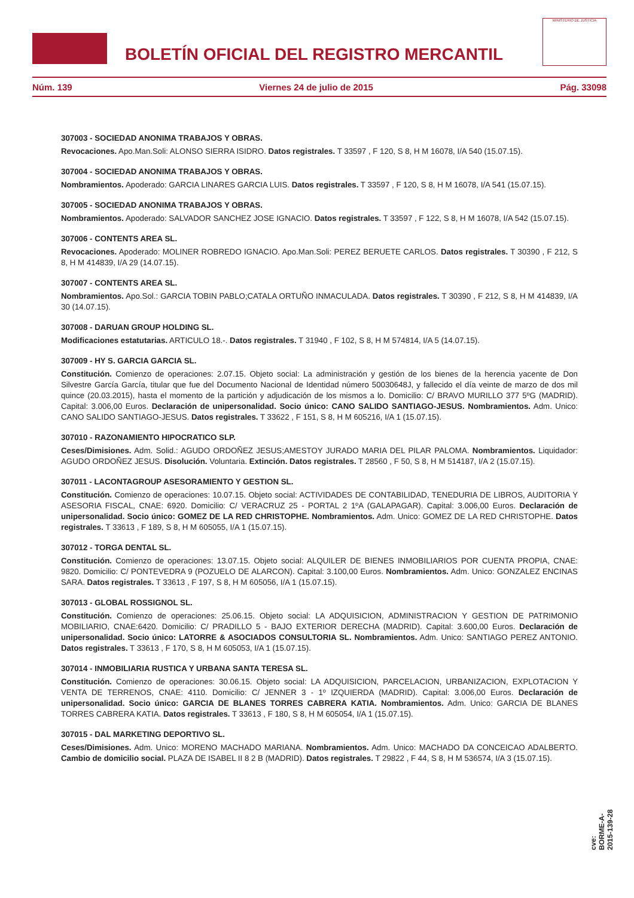BOLETÍN OFICIAL DEL REGISTRO MERCANTIL
MINISTERIO DE JUSTICIA
Núm. 139 Viernes 24 de julio de 2015 Pág. 33098
307003 - SOCIEDAD ANONIMA TRABAJOS Y OBRAS.
Revocaciones. Apo.Man.Soli: ALONSO SIERRA ISIDRO. Datos registrales. T 33597 , F 120, S 8, H M 16078, I/A 540 (15.07.15).
307004 - SOCIEDAD ANONIMA TRABAJOS Y OBRAS.
Nombramientos. Apoderado: GARCIA LINARES GARCIA LUIS. Datos registrales. T 33597 , F 120, S 8, H M 16078, I/A 541 (15.07.15).
307005 - SOCIEDAD ANONIMA TRABAJOS Y OBRAS.
Nombramientos. Apoderado: SALVADOR SANCHEZ JOSE IGNACIO. Datos registrales. T 33597 , F 122, S 8, H M 16078, I/A 542 (15.07.15).
307006 - CONTENTS AREA SL.
Revocaciones. Apoderado: MOLINER ROBREDO IGNACIO. Apo.Man.Soli: PEREZ BERUETE CARLOS. Datos registrales. T 30390 , F 212, S 8, H M 414839, I/A 29 (14.07.15).
307007 - CONTENTS AREA SL.
Nombramientos. Apo.Sol.: GARCIA TOBIN PABLO;CATALA ORTUÑO INMACULADA. Datos registrales. T 30390 , F 212, S 8, H M 414839, I/A 30 (14.07.15).
307008 - DARUAN GROUP HOLDING SL.
Modificaciones estatutarias. ARTICULO 18.-. Datos registrales. T 31940 , F 102, S 8, H M 574814, I/A 5 (14.07.15).
307009 - HY S. GARCIA GARCIA SL.
Constitución. Comienzo de operaciones: 2.07.15. Objeto social: La administración y gestión de los bienes de la herencia yacente de Don Silvestre García García, titular que fue del Documento Nacional de Identidad número 50030648J, y fallecido el día veinte de marzo de dos mil quince (20.03.2015), hasta el momento de la partición y adjudicación de los mismos a lo. Domicilio: C/ BRAVO MURILLO 377 5ºG (MADRID). Capital: 3.006,00 Euros. Declaración de unipersonalidad. Socio único: CANO SALIDO SANTIAGO-JESUS. Nombramientos. Adm. Unico: CANO SALIDO SANTIAGO-JESUS. Datos registrales. T 33622 , F 151, S 8, H M 605216, I/A 1 (15.07.15).
307010 - RAZONAMIENTO HIPOCRATICO SLP.
Ceses/Dimisiones. Adm. Solid.: AGUDO ORDOÑEZ JESUS;AMESTOY JURADO MARIA DEL PILAR PALOMA. Nombramientos. Liquidador: AGUDO ORDOÑEZ JESUS. Disolución. Voluntaria. Extinción. Datos registrales. T 28560 , F 50, S 8, H M 514187, I/A 2 (15.07.15).
307011 - LACONTAGROUP ASESORAMIENTO Y GESTION SL.
Constitución. Comienzo de operaciones: 10.07.15. Objeto social: ACTIVIDADES DE CONTABILIDAD, TENEDURIA DE LIBROS, AUDITORIA Y ASESORIA FISCAL, CNAE: 6920. Domicilio: C/ VERACRUZ 25 - PORTAL 2 1ºA (GALAPAGAR). Capital: 3.006,00 Euros. Declaración de unipersonalidad. Socio único: GOMEZ DE LA RED CHRISTOPHE. Nombramientos. Adm. Unico: GOMEZ DE LA RED CHRISTOPHE. Datos registrales. T 33613 , F 189, S 8, H M 605055, I/A 1 (15.07.15).
307012 - TORGA DENTAL SL.
Constitución. Comienzo de operaciones: 13.07.15. Objeto social: ALQUILER DE BIENES INMOBILIARIOS POR CUENTA PROPIA, CNAE: 9820. Domicilio: C/ PONTEVEDRA 9 (POZUELO DE ALARCON). Capital: 3.100,00 Euros. Nombramientos. Adm. Unico: GONZALEZ ENCINAS SARA. Datos registrales. T 33613 , F 197, S 8, H M 605056, I/A 1 (15.07.15).
307013 - GLOBAL ROSSIGNOL SL.
Constitución. Comienzo de operaciones: 25.06.15. Objeto social: LA ADQUISICION, ADMINISTRACION Y GESTION DE PATRIMONIO MOBILIARIO, CNAE:6420. Domicilio: C/ PRADILLO 5 - BAJO EXTERIOR DERECHA (MADRID). Capital: 3.600,00 Euros. Declaración de unipersonalidad. Socio único: LATORRE & ASOCIADOS CONSULTORIA SL. Nombramientos. Adm. Unico: SANTIAGO PEREZ ANTONIO. Datos registrales. T 33613 , F 170, S 8, H M 605053, I/A 1 (15.07.15).
307014 - INMOBILIARIA RUSTICA Y URBANA SANTA TERESA SL.
Constitución. Comienzo de operaciones: 30.06.15. Objeto social: LA ADQUISICION, PARCELACION, URBANIZACION, EXPLOTACION Y VENTA DE TERRENOS, CNAE: 4110. Domicilio: C/ JENNER 3 - 1º IZQUIERDA (MADRID). Capital: 3.006,00 Euros. Declaración de unipersonalidad. Socio único: GARCIA DE BLANES TORRES CABRERA KATIA. Nombramientos. Adm. Unico: GARCIA DE BLANES TORRES CABRERA KATIA. Datos registrales. T 33613 , F 180, S 8, H M 605054, I/A 1 (15.07.15).
307015 - DAL MARKETING DEPORTIVO SL.
Ceses/Dimisiones. Adm. Unico: MORENO MACHADO MARIANA. Nombramientos. Adm. Unico: MACHADO DA CONCEICAO ADALBERTO. Cambio de domicilio social. PLAZA DE ISABEL II 8 2 B (MADRID). Datos registrales. T 29822 , F 44, S 8, H M 536574, I/A 3 (15.07.15).
cve: BORME-A-2015-139-28